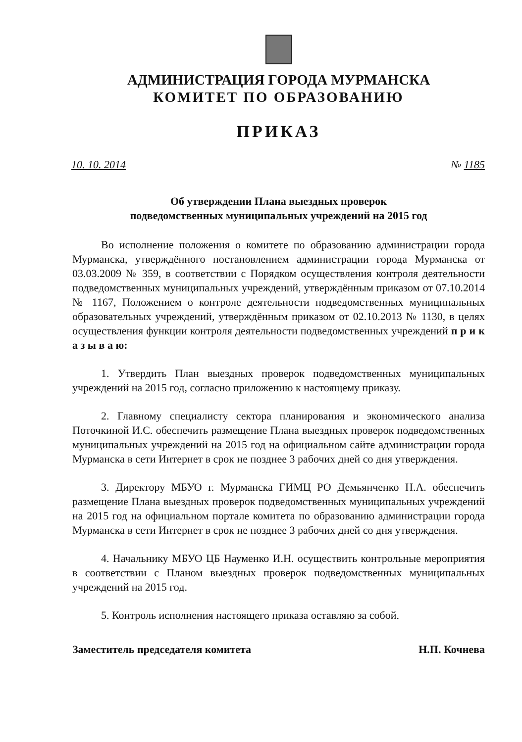АДМИНИСТРАЦИЯ ГОРОДА МУРМАНСКА
КОМИТЕТ ПО ОБРАЗОВАНИЮ
ПРИКАЗ
10. 10. 2014 № 1185
Об утверждении Плана выездных проверок
подведомственных муниципальных учреждений на 2015 год
Во исполнение положения о комитете по образованию администрации города Мурманска, утверждённого постановлением администрации города Мурманска от 03.03.2009 № 359, в соответствии с Порядком осуществления контроля деятельности подведомственных муниципальных учреждений, утверждённым приказом от 07.10.2014 № 1167, Положением о контроле деятельности подведомственных муниципальных образовательных учреждений, утверждённым приказом от 02.10.2013 № 1130, в целях осуществления функции контроля деятельности подведомственных учреждений п р и к а з ы в а ю:
1. Утвердить План выездных проверок подведомственных муниципальных учреждений на 2015 год, согласно приложению к настоящему приказу.
2. Главному специалисту сектора планирования и экономического анализа Поточкиной И.С. обеспечить размещение Плана выездных проверок подведомственных муниципальных учреждений на 2015 год на официальном сайте администрации города Мурманска в сети Интернет в срок не позднее 3 рабочих дней со дня утверждения.
3. Директору МБУО г. Мурманска ГИМЦ РО Демьянченко Н.А. обеспечить размещение Плана выездных проверок подведомственных муниципальных учреждений на 2015 год на официальном портале комитета по образованию администрации города Мурманска в сети Интернет в срок не позднее 3 рабочих дней со дня утверждения.
4. Начальнику МБУО ЦБ Науменко И.Н. осуществить контрольные мероприятия в соответствии с Планом выездных проверок подведомственных муниципальных учреждений на 2015 год.
5. Контроль исполнения настоящего приказа оставляю за собой.
Заместитель председателя комитета Н.П. Кочнева